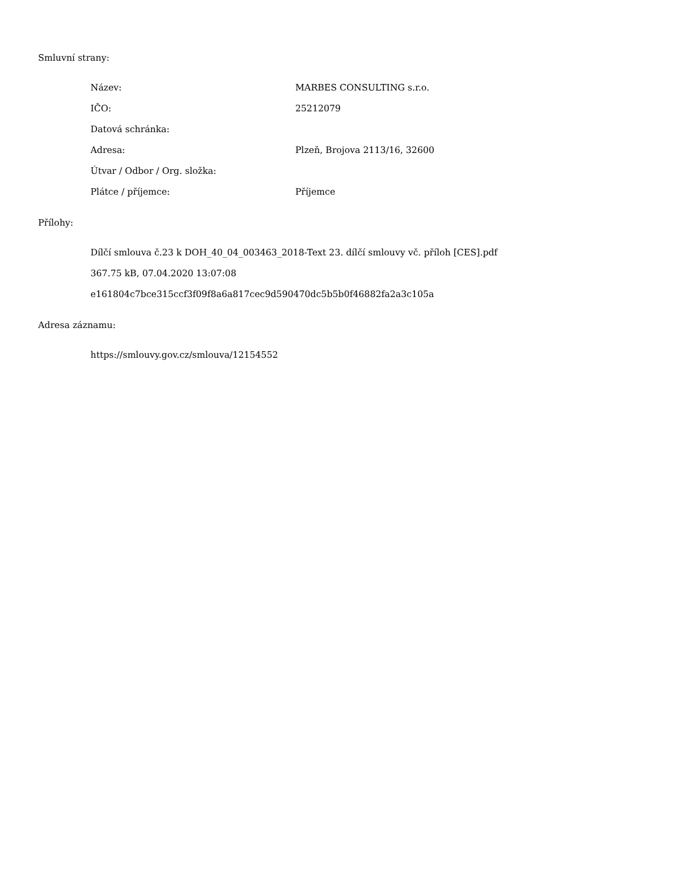Smluvní strany:
| Název: | MARBES CONSULTING s.r.o. |
| IČO: | 25212079 |
| Datová schránka: | |
| Adresa: | Plzeň, Brojova 2113/16, 32600 |
| Útvar / Odbor / Org. složka: | |
| Plátce / příjemce: | Příjemce |
Přílohy:
Dílčí smlouva č.23 k DOH_40_04_003463_2018-Text 23. dílčí smlouvy vč. příloh [CES].pdf
367.75 kB, 07.04.2020 13:07:08
e161804c7bce315ccf3f09f8a6a817cec9d590470dc5b5b0f46882fa2a3c105a
Adresa záznamu:
https://smlouvy.gov.cz/smlouva/12154552